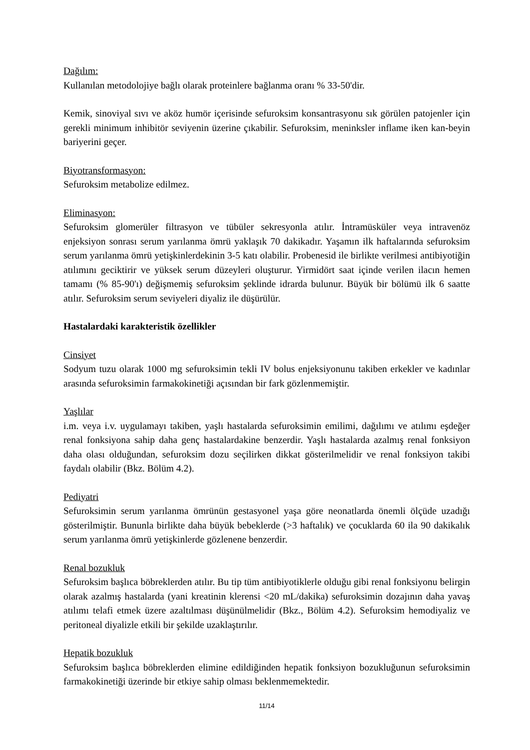Dağılım:
Kullanılan metodolojiye bağlı olarak proteinlere bağlanma oranı % 33-50'dir.
Kemik, sinoviyal sıvı ve aköz humör içerisinde sefuroksim konsantrasyonu sık görülen patojenler için gerekli minimum inhibitör seviyenin üzerine çıkabilir. Sefuroksim, meninksler inflame iken kan-beyin bariyerini geçer.
Biyotransformasyon:
Sefuroksim metabolize edilmez.
Eliminasyon:
Sefuroksim glomerüler filtrasyon ve tübüler sekresyonla atılır. İntramüsküler veya intravenöz enjeksiyon sonrası serum yarılanma ömrü yaklaşık 70 dakikadır. Yaşamın ilk haftalarında sefuroksim serum yarılanma ömrü yetişkinlerdekinin 3-5 katı olabilir. Probenesid ile birlikte verilmesi antibiyotiğin atılımını geciktirir ve yüksek serum düzeyleri oluşturur. Yirmidört saat içinde verilen ilacın hemen tamamı (% 85-90'ı) değişmemiş sefuroksim şeklinde idrarda bulunur. Büyük bir bölümü ilk 6 saatte atılır. Sefuroksim serum seviyeleri diyaliz ile düşürülür.
Hastalardaki karakteristik özellikler
Cinsiyet
Sodyum tuzu olarak 1000 mg sefuroksimin tekli IV bolus enjeksiyonunu takiben erkekler ve kadınlar arasında sefuroksimin farmakokinetiği açısından bir fark gözlenmemiştir.
Yaşlılar
i.m. veya i.v. uygulamayı takiben, yaşlı hastalarda sefuroksimin emilimi, dağılımı ve atılımı eşdeğer renal fonksiyona sahip daha genç hastalardakine benzerdir. Yaşlı hastalarda azalmış renal fonksiyon daha olası olduğundan, sefuroksim dozu seçilirken dikkat gösterilmelidir ve renal fonksiyon takibi faydalı olabilir (Bkz. Bölüm 4.2).
Pediyatri
Sefuroksimin serum yarılanma ömrünün gestasyonel yaşa göre neonatlarda önemli ölçüde uzadığı gösterilmiştir. Bununla birlikte daha büyük bebeklerde (>3 haftalık) ve çocuklarda 60 ila 90 dakikalık serum yarılanma ömrü yetişkinlerde gözlenene benzerdir.
Renal bozukluk
Sefuroksim başlıca böbreklerden atılır. Bu tip tüm antibiyotiklerle olduğu gibi renal fonksiyonu belirgin olarak azalmış hastalarda (yani kreatinin klerensi <20 mL/dakika) sefuroksimin dozajının daha yavaş atılımı telafi etmek üzere azaltılması düşünülmelidir (Bkz., Bölüm 4.2). Sefuroksim hemodiyaliz ve peritoneal diyalizle etkili bir şekilde uzaklaştırılır.
Hepatik bozukluk
Sefuroksim başlıca böbreklerden elimine edildiğinden hepatik fonksiyon bozukluğunun sefuroksimin farmakokinetiği üzerinde bir etkiye sahip olması beklenmemektedir.
11/14